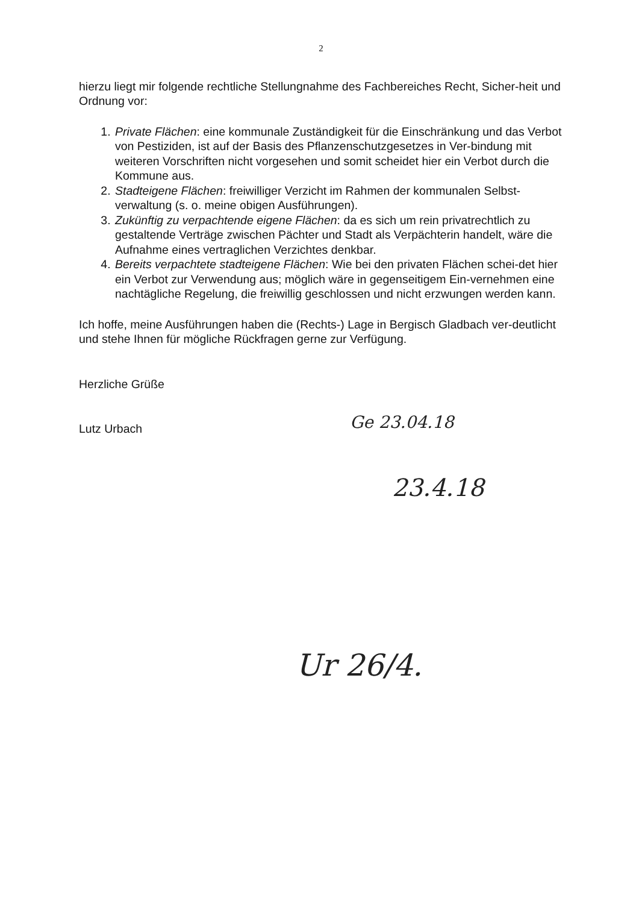2
hierzu liegt mir folgende rechtliche Stellungnahme des Fachbereiches Recht, Sicher-heit und Ordnung vor:
1. Private Flächen: eine kommunale Zuständigkeit für die Einschränkung und das Verbot von Pestiziden, ist auf der Basis des Pflanzenschutzgesetzes in Ver-bindung mit weiteren Vorschriften nicht vorgesehen und somit scheidet hier ein Verbot durch die Kommune aus.
2. Stadteigene Flächen: freiwilliger Verzicht im Rahmen der kommunalen Selbst-verwaltung (s. o. meine obigen Ausführungen).
3. Zukünftig zu verpachtende eigene Flächen: da es sich um rein privatrechtlich zu gestaltende Verträge zwischen Pächter und Stadt als Verpächterin handelt, wäre die Aufnahme eines vertraglichen Verzichtes denkbar.
4. Bereits verpachtete stadteigene Flächen: Wie bei den privaten Flächen schei-det hier ein Verbot zur Verwendung aus; möglich wäre in gegenseitigem Ein-vernehmen eine nachtägliche Regelung, die freiwillig geschlossen und nicht erzwungen werden kann.
Ich hoffe, meine Ausführungen haben die (Rechts-) Lage in Bergisch Gladbach ver-deutlicht und stehe Ihnen für mögliche Rückfragen gerne zur Verfügung.
Herzliche Grüße
Lutz Urbach
Ge 23.04.18
23.4.18
Ur 26/4.